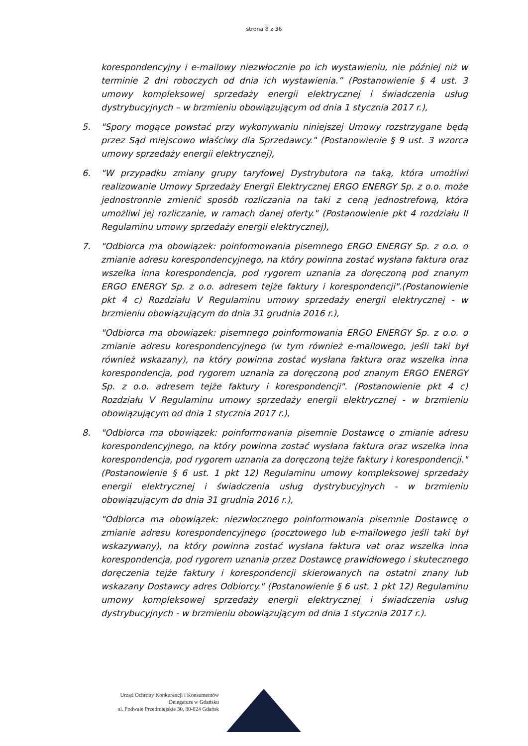strona 8 z 36
korespondencyjny i e-mailowy niezwłocznie po ich wystawieniu, nie później niż w terminie 2 dni roboczych od dnia ich wystawienia.” (Postanowienie § 4 ust. 3 umowy kompleksowej sprzedaży energii elektrycznej i świadczenia usług dystrybucyjnych – w brzmieniu obowiązującym od dnia 1 stycznia 2017 r.),
5. "Spory mogące powstać przy wykonywaniu niniejszej Umowy rozstrzygane będą przez Sąd miejscowo właściwy dla Sprzedawcy." (Postanowienie § 9 ust. 3 wzorca umowy sprzedaży energii elektrycznej),
6. "W przypadku zmiany grupy taryfowej Dystrybutora na taką, która umożliwi realizowanie Umowy Sprzedaży Energii Elektrycznej ERGO ENERGY Sp. z o.o. może jednostronnie zmienić sposób rozliczania na taki z ceną jednostrefową, która umożliwi jej rozliczanie, w ramach danej oferty." (Postanowienie pkt 4 rozdziału II Regulaminu umowy sprzedaży energii elektrycznej),
7. "Odbiorca ma obowiązek: poinformowania pisemnego ERGO ENERGY Sp. z o.o. o zmianie adresu korespondencyjnego, na który powinna zostać wysłana faktura oraz wszelka inna korespondencja, pod rygorem uznania za doręczoną pod znanym ERGO ENERGY Sp. z o.o. adresem tejże faktury i korespondencji".(Postanowienie pkt 4 c) Rozdziału V Regulaminu umowy sprzedaży energii elektrycznej - w brzmieniu obowiązującym do dnia 31 grudnia 2016 r.),
"Odbiorca ma obowiązek: pisemnego poinformowania ERGO ENERGY Sp. z o.o. o zmianie adresu korespondencyjnego (w tym również e-mailowego, jeśli taki był również wskazany), na który powinna zostać wysłana faktura oraz wszelka inna korespondencja, pod rygorem uznania za doręczoną pod znanym ERGO ENERGY Sp. z o.o. adresem tejże faktury i korespondencji". (Postanowienie pkt 4 c) Rozdziału V Regulaminu umowy sprzedaży energii elektrycznej - w brzmieniu obowiązującym od dnia 1 stycznia 2017 r.),
8. "Odbiorca ma obowiązek: poinformowania pisemnie Dostawcę o zmianie adresu korespondencyjnego, na który powinna zostać wysłana faktura oraz wszelka inna korespondencja, pod rygorem uznania za doręczoną tejże faktury i korespondencji." (Postanowienie § 6 ust. 1 pkt 12) Regulaminu umowy kompleksowej sprzedaży energii elektrycznej i świadczenia usług dystrybucyjnych - w brzmieniu obowiązującym do dnia 31 grudnia 2016 r.),
"Odbiorca ma obowiązek: niezwłocznego poinformowania pisemnie Dostawcę o zmianie adresu korespondencyjnego (pocztowego lub e-mailowego jeśli taki był wskazywany), na który powinna zostać wysłana faktura vat oraz wszelka inna korespondencja, pod rygorem uznania przez Dostawcę prawidłowego i skutecznego doręczenia tejże faktury i korespondencji skierowanych na ostatni znany lub wskazany Dostawcy adres Odbiorcy." (Postanowienie § 6 ust. 1 pkt 12) Regulaminu umowy kompleksowej sprzedaży energii elektrycznej i świadczenia usług dystrybucyjnych - w brzmieniu obowiązującym od dnia 1 stycznia 2017 r.).
Urząd Ochrony Konkurencji i Konsumentów
Delegatura w Gdańsku
ul. Podwale Przedmiejskie 30, 80-824 Gdańsk